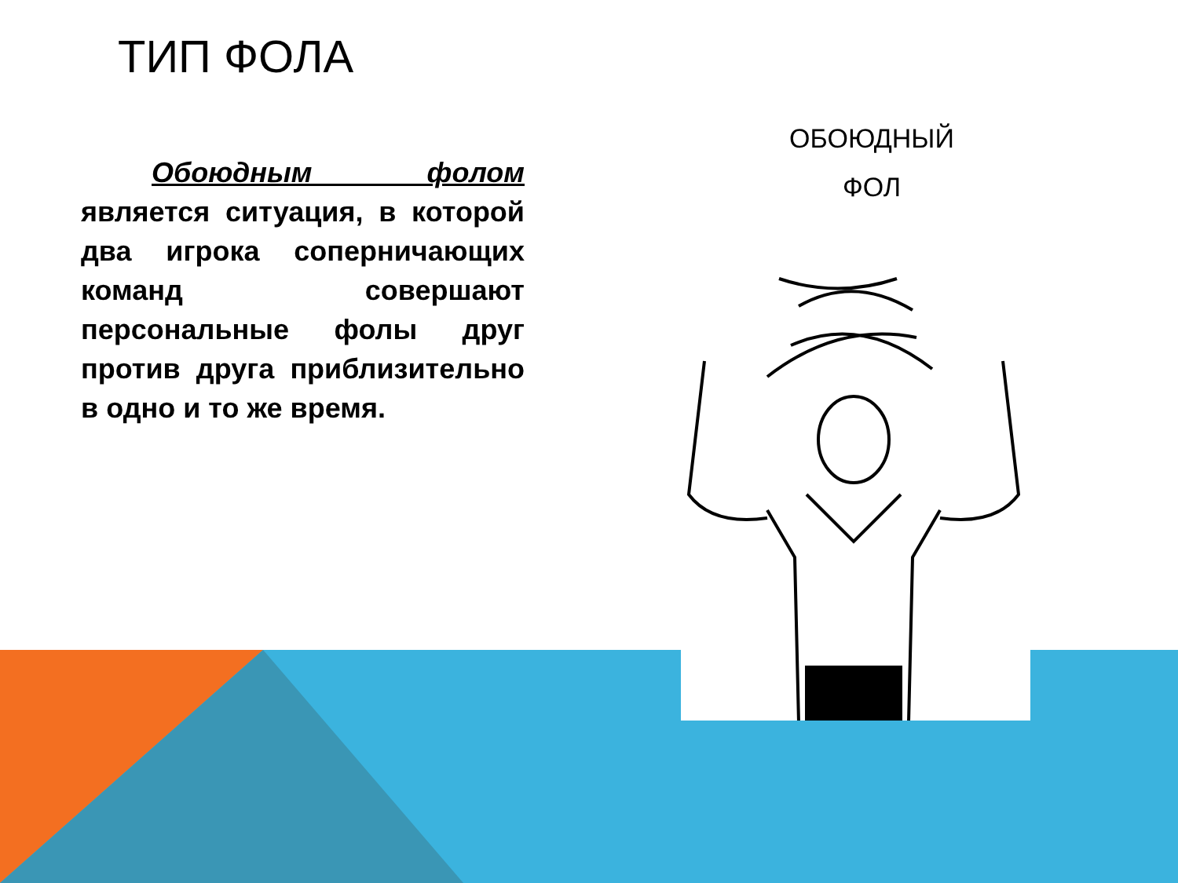ТИП ФОЛА
Обоюдным фолом является ситуация, в которой два игрока соперничающих команд совершают персональные фолы друг против друга приблизительно в одно и то же время.
ОБОЮДНЫЙ
ФОЛ